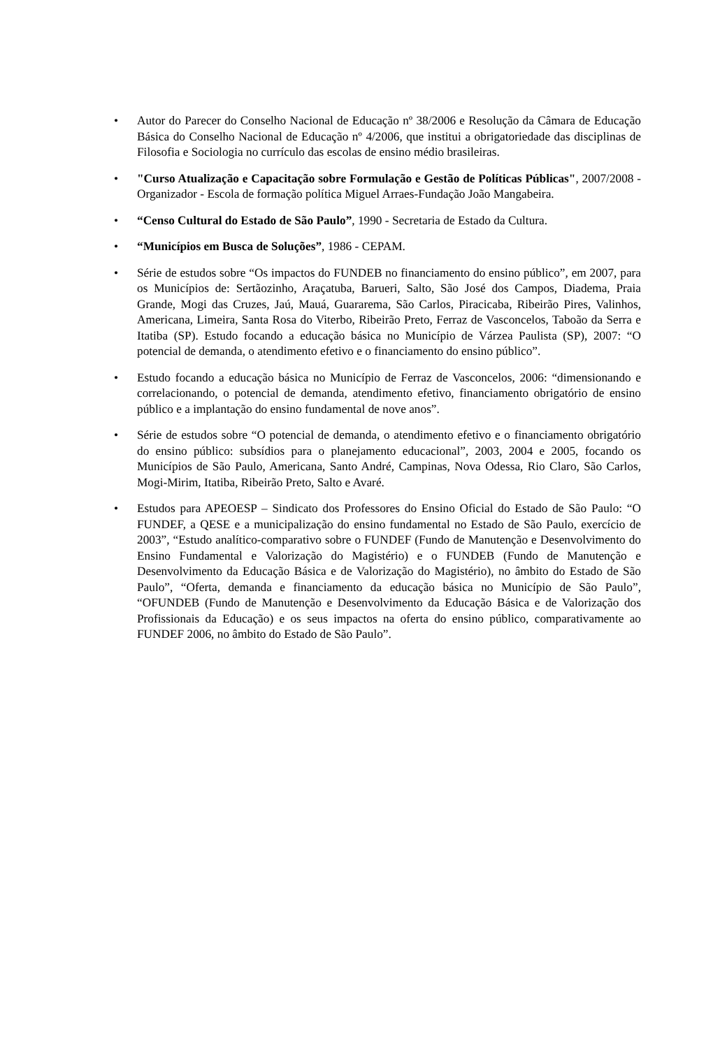• Autor do Parecer do Conselho Nacional de Educação nº 38/2006 e Resolução da Câmara de Educação Básica do Conselho Nacional de Educação nº 4/2006, que institui a obrigatoriedade das disciplinas de Filosofia e Sociologia no currículo das escolas de ensino médio brasileiras.
• "Curso Atualização e Capacitação sobre Formulação e Gestão de Políticas Públicas", 2007/2008 - Organizador - Escola de formação política Miguel Arraes-Fundação João Mangabeira.
• “Censo Cultural do Estado de São Paulo”, 1990 - Secretaria de Estado da Cultura.
• “Municípios em Busca de Soluções”, 1986 - CEPAM.
• Série de estudos sobre “Os impactos do FUNDEB no financiamento do ensino público”, em 2007, para os Municípios de: Sertãozinho, Araçatuba, Barueri, Salto, São José dos Campos, Diadema, Praia Grande, Mogi das Cruzes, Jaú, Mauá, Guararema, São Carlos, Piracicaba, Ribeirão Pires, Valinhos, Americana, Limeira, Santa Rosa do Viterbo, Ribeirão Preto, Ferraz de Vasconcelos, Taboão da Serra e Itatiba (SP). Estudo focando a educação básica no Município de Várzea Paulista (SP), 2007: “O potencial de demanda, o atendimento efetivo e o financiamento do ensino público”.
• Estudo focando a educação básica no Município de Ferraz de Vasconcelos, 2006: “dimensionando e correlacionando, o potencial de demanda, atendimento efetivo, financiamento obrigatório de ensino público e a implantação do ensino fundamental de nove anos”.
• Série de estudos sobre “O potencial de demanda, o atendimento efetivo e o financiamento obrigatório do ensino público: subsídios para o planejamento educacional”, 2003, 2004 e 2005, focando os Municípios de São Paulo, Americana, Santo André, Campinas, Nova Odessa, Rio Claro, São Carlos, Mogi-Mirim, Itatiba, Ribeirão Preto, Salto e Avaré.
• Estudos para APEOESP – Sindicato dos Professores do Ensino Oficial do Estado de São Paulo: “O FUNDEF, a QESE e a municipalização do ensino fundamental no Estado de São Paulo, exercício de 2003”, “Estudo analítico-comparativo sobre o FUNDEF (Fundo de Manutenção e Desenvolvimento do Ensino Fundamental e Valorização do Magistério) e o FUNDEB (Fundo de Manutenção e Desenvolvimento da Educação Básica e de Valorização do Magistério), no âmbito do Estado de São Paulo”, “Oferta, demanda e financiamento da educação básica no Município de São Paulo”, “OFUNDEB (Fundo de Manutenção e Desenvolvimento da Educação Básica e de Valorização dos Profissionais da Educação) e os seus impactos na oferta do ensino público, comparativamente ao FUNDEF 2006, no âmbito do Estado de São Paulo”.